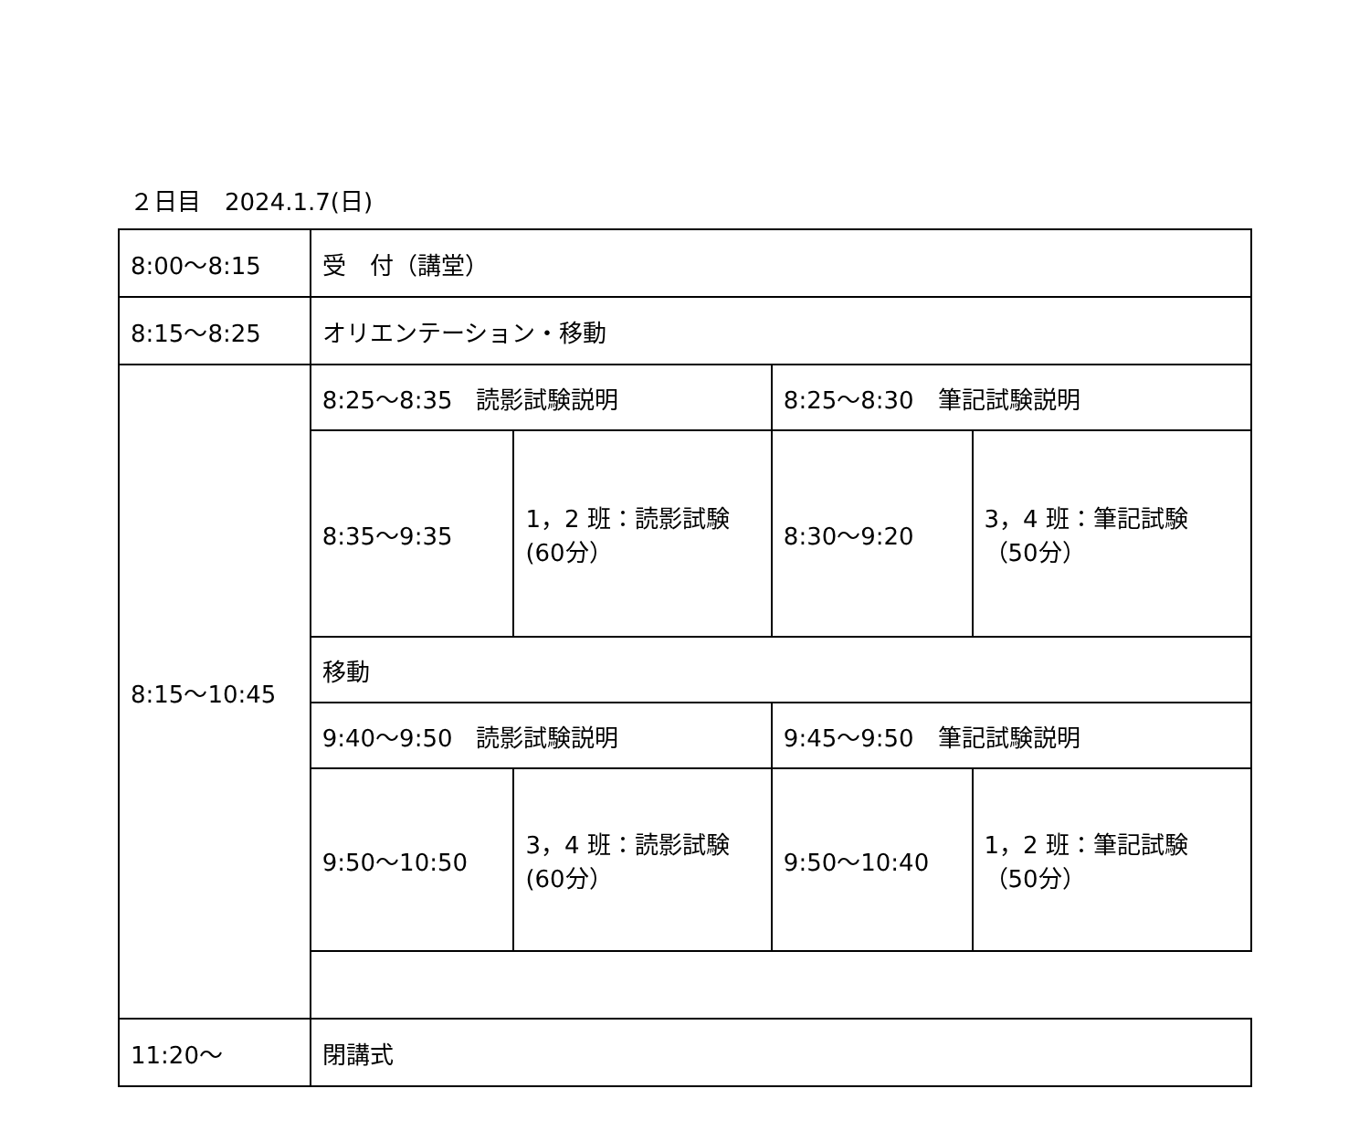２日目　2024.1.7(日)
| 8:00～8:15 | 受 付（講堂） | | | |
| 8:15～8:25 | オリエンテーション・移動 | | | |
| 8:15～10:45 | 8:25～8:35 読影試験説明 | | 8:25～8:30 筆記試験説明 | |
| | 8:35～9:35 | 1，2 班：読影試験(60分） | 8:30～9:20 | 3，4 班：筆記試験（50分） |
| | 移動 | | | |
| | 9:40～9:50 読影試験説明 | | 9:45～9:50 筆記試験説明 | |
| | 9:50～10:50 | 3，4 班：読影試験(60分） | 9:50～10:40 | 1，2 班：筆記試験（50分） |
| 11:20～ | 閉講式 | | | |